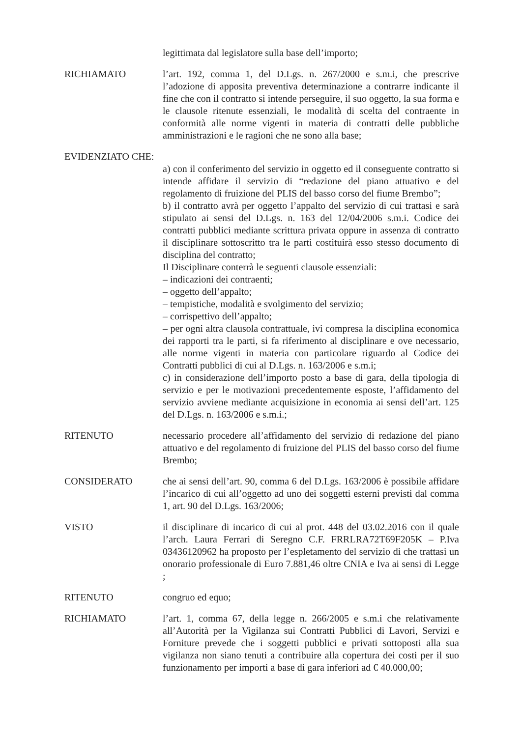legittimata dal legislatore sulla base dell’importo;
RICHIAMATO l’art. 192, comma 1, del D.Lgs. n. 267/2000 e s.m.i, che prescrive l’adozione di apposita preventiva determinazione a contrarre indicante il fine che con il contratto si intende perseguire, il suo oggetto, la sua forma e le clausole ritenute essenziali, le modalità di scelta del contraente in conformità alle norme vigenti in materia di contratti delle pubbliche amministrazioni e le ragioni che ne sono alla base;
EVIDENZIATO CHE:
a) con il conferimento del servizio in oggetto ed il conseguente contratto si intende affidare il servizio di “redazione del piano attuativo e del regolamento di fruizione del PLIS del basso corso del fiume Brembo”;
b) il contratto avrà per oggetto l’appalto del servizio di cui trattasi e sarà stipulato ai sensi del D.Lgs. n. 163 del 12/04/2006 s.m.i. Codice dei contratti pubblici mediante scrittura privata oppure in assenza di contratto il disciplinare sottoscritto tra le parti costituirà esso stesso documento di disciplina del contratto;
Il Disciplinare conterrà le seguenti clausole essenziali:
– indicazioni dei contraenti;
– oggetto dell’appalto;
– tempistiche, modalità e svolgimento del servizio;
– corrispettivo dell’appalto;
– per ogni altra clausola contrattuale, ivi compresa la disciplina economica dei rapporti tra le parti, si fa riferimento al disciplinare e ove necessario, alle norme vigenti in materia con particolare riguardo al Codice dei Contratti pubblici di cui al D.Lgs. n. 163/2006 e s.m.i;
c) in considerazione dell’importo posto a base di gara, della tipologia di servizio e per le motivazioni precedentemente esposte, l’affidamento del servizio avviene mediante acquisizione in economia ai sensi dell’art. 125 del D.Lgs. n. 163/2006 e s.m.i.;
RITENUTO necessario procedere all’affidamento del servizio di redazione del piano attuativo e del regolamento di fruizione del PLIS del basso corso del fiume Brembo;
CONSIDERATO che ai sensi dell’art. 90, comma 6 del D.Lgs. 163/2006 è possibile affidare l’incarico di cui all’oggetto ad uno dei soggetti esterni previsti dal comma 1, art. 90 del D.Lgs. 163/2006;
VISTO il disciplinare di incarico di cui al prot. 448 del 03.02.2016 con il quale l’arch. Laura Ferrari di Seregno C.F. FRRLRA72T69F205K – P.Iva 03436120962 ha proposto per l’espletamento del servizio di che trattasi un onorario professionale di Euro 7.881,46 oltre CNIA e Iva ai sensi di Legge ;
RITENUTO congruo ed equo;
RICHIAMATO l’art. 1, comma 67, della legge n. 266/2005 e s.m.i che relativamente all’Autorità per la Vigilanza sui Contratti Pubblici di Lavori, Servizi e Forniture prevede che i soggetti pubblici e privati sottoposti alla sua vigilanza non siano tenuti a contribuire alla copertura dei costi per il suo funzionamento per importi a base di gara inferiori ad € 40.000,00;